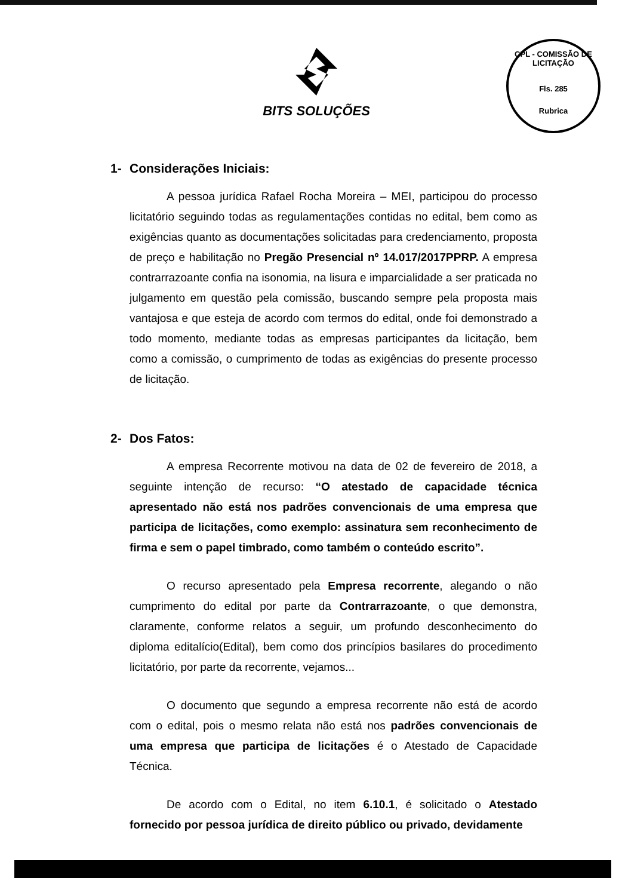BITS SOLUÇÕES
CPL - COMISSÃO DE LICITAÇÃO
Fls. 285
Rubrica
1- Considerações Iniciais:
A pessoa jurídica Rafael Rocha Moreira – MEI, participou do processo licitatório seguindo todas as regulamentações contidas no edital, bem como as exigências quanto as documentações solicitadas para credenciamento, proposta de preço e habilitação no Pregão Presencial nº 14.017/2017PPRP. A empresa contrarrazoante confia na isonomia, na lisura e imparcialidade a ser praticada no julgamento em questão pela comissão, buscando sempre pela proposta mais vantajosa e que esteja de acordo com termos do edital, onde foi demonstrado a todo momento, mediante todas as empresas participantes da licitação, bem como a comissão, o cumprimento de todas as exigências do presente processo de licitação.
2- Dos Fatos:
A empresa Recorrente motivou na data de 02 de fevereiro de 2018, a seguinte intenção de recurso: “O atestado de capacidade técnica apresentado não está nos padrões convencionais de uma empresa que participa de licitações, como exemplo: assinatura sem reconhecimento de firma e sem o papel timbrado, como também o conteúdo escrito”.
O recurso apresentado pela Empresa recorrente, alegando o não cumprimento do edital por parte da Contrarrazoante, o que demonstra, claramente, conforme relatos a seguir, um profundo desconhecimento do diploma editalício(Edital), bem como dos princípios basilares do procedimento licitatório, por parte da recorrente, vejamos...
O documento que segundo a empresa recorrente não está de acordo com o edital, pois o mesmo relata não está nos padrões convencionais de uma empresa que participa de licitações é o Atestado de Capacidade Técnica.
De acordo com o Edital, no item 6.10.1, é solicitado o Atestado fornecido por pessoa jurídica de direito público ou privado, devidamente